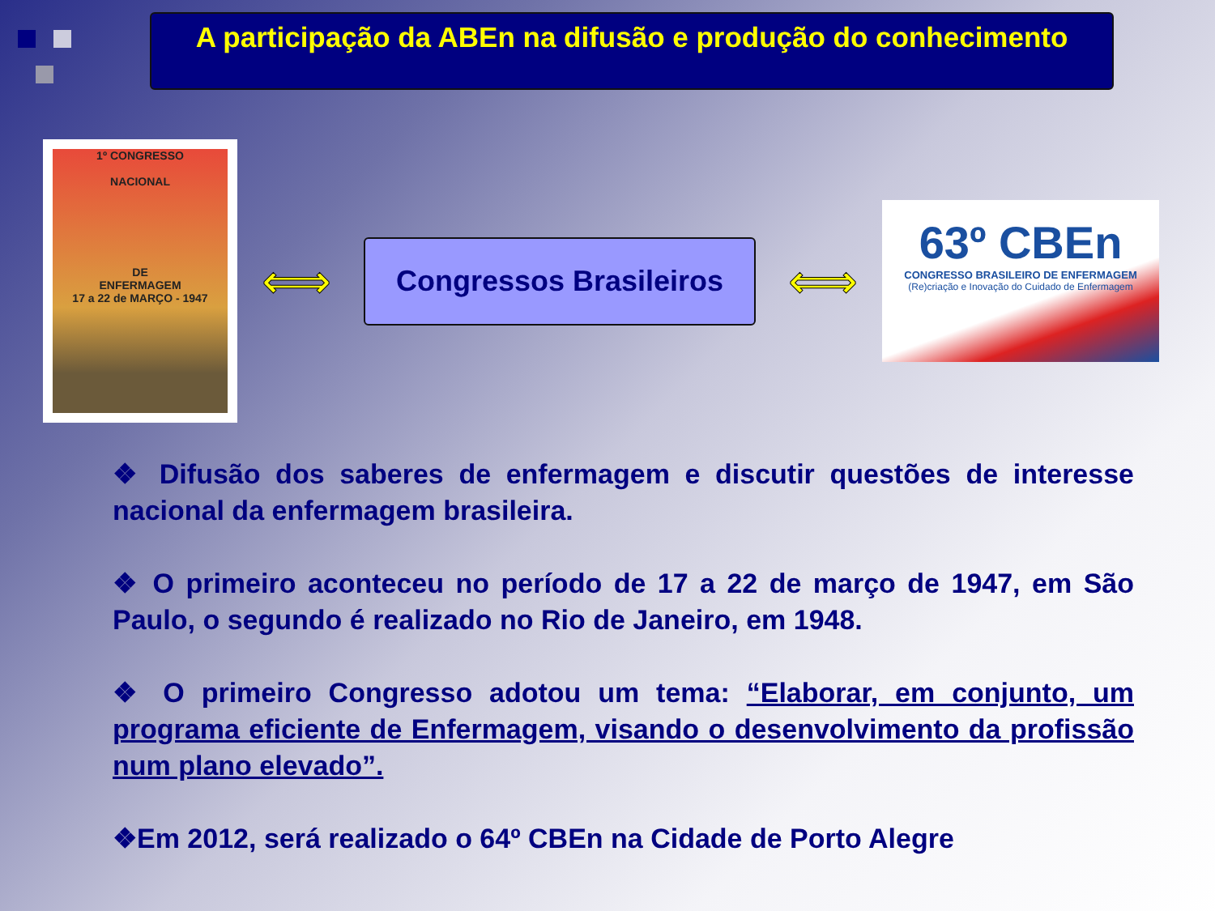A participação da ABEn na difusão e produção do conhecimento
1º CONGRESSO
NACIONAL
DE
ENFERMAGEM
17 a 22 de MARÇO - 1947
⟺
Congressos Brasileiros
⟺
63º CBEn
CONGRESSO BRASILEIRO DE ENFERMAGEM
(Re)criação e Inovação do Cuidado de Enfermagem
❖ Difusão dos saberes de enfermagem e discutir questões de interesse nacional da enfermagem brasileira.
❖ O primeiro aconteceu no período de 17 a 22 de março de 1947, em São Paulo, o segundo é realizado no Rio de Janeiro, em 1948.
❖ O primeiro Congresso adotou um tema: “Elaborar, em conjunto, um programa eficiente de Enfermagem, visando o desenvolvimento da profissão num plano elevado”.
❖Em 2012, será realizado o 64º CBEn na Cidade de Porto Alegre